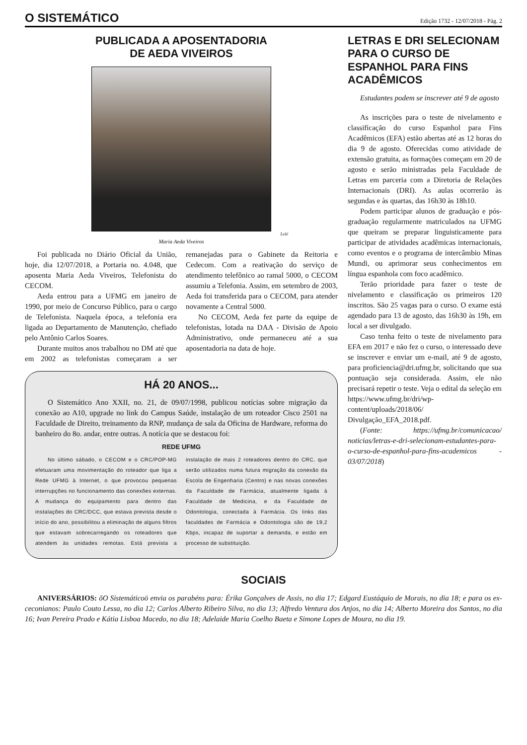O SISTEMÁTICO
Edição 1732 - 12/07/2018 - Pág. 2
PUBLICADA A APOSENTADORIA
DE AEDA VIVEIROS
Lelé
Maria Aeda Viveiros
Foi publicada no Diário Oficial da União, hoje, dia 12/07/2018, a Portaria no. 4.048, que aposenta Maria Aeda Viveiros, Telefonista do CECOM.
Aeda entrou para a UFMG em janeiro de 1990, por meio de Concurso Público, para o cargo de Telefonista. Naquela época, a telefonia era ligada ao Departamento de Manutenção, chefiado pelo Antônio Carlos Soares.
Durante muitos anos trabalhou no DM até que em 2002 as telefonistas começaram a ser remanejadas para o Gabinete da Reitoria e Cedecom. Com a reativação do serviço de atendimento telefônico ao ramal 5000, o CECOM assumiu a Telefonia. Assim, em setembro de 2003, Aeda foi transferida para o CECOM, para atender novamente a Central 5000.
No CECOM, Aeda fez parte da equipe de telefonistas, lotada na DAA - Divisão de Apoio Administrativo, onde permaneceu até a sua aposentadoria na data de hoje.
HÁ 20 ANOS...
O Sistemático Ano XXII, no. 21, de 09/07/1998, publicou notícias sobre migração da conexão ao A10, upgrade no link do Campus Saúde, instalação de um roteador Cisco 2501 na Faculdade de Direito, treinamento da RNP, mudança de sala da Oficina de Hardware, reforma do banheiro do 8o. andar, entre outras. A notícia que se destacou foi:
REDE UFMG
No último sábado, o CECOM e o CRC/POP-MG efetuaram uma movimentação do roteador que liga a Rede UFMG à Internet, o que provocou pequenas interrupções no funcionamento das conexões externas. A mudança do equipamento para dentro das instalações do CRC/DCC, que estava prevista desde o início do ano, possibilitou a eliminação de alguns filtros que estavam sobrecarregando os roteadores que atendem às unidades remotas. Está prevista a instalação de mais 2 roteadores dentro do CRC, que serão utilizados numa futura migração da conexão da Escola de Engenharia (Centro) e nas novas conexões da Faculdade de Farmácia, atualmente ligada à Faculdade de Medicina, e da Faculdade de Odontologia, conectada à Farmácia. Os links das faculdades de Farmácia e Odontologia são de 19,2 Kbps, incapaz de suportar a demanda, e estão em processo de substituição.
LETRAS E DRI SELECIONAM PARA O CURSO DE ESPANHOL PARA FINS ACADÊMICOS
Estudantes podem se inscrever até 9 de agosto
As inscrições para o teste de nivelamento e classificação do curso Espanhol para Fins Acadêmicos (EFA) estão abertas até as 12 horas do dia 9 de agosto. Oferecidas como atividade de extensão gratuita, as formações começam em 20 de agosto e serão ministradas pela Faculdade de Letras em parceria com a Diretoria de Relações Internacionais (DRI). As aulas ocorrerão às segundas e às quartas, das 16h30 às 18h10.
Podem participar alunos de graduação e pós-graduação regularmente matriculados na UFMG que queiram se preparar linguisticamente para participar de atividades acadêmicas internacionais, como eventos e o programa de intercâmbio Minas Mundi, ou aprimorar seus conhecimentos em língua espanhola com foco acadêmico.
Terão prioridade para fazer o teste de nivelamento e classificação os primeiros 120 inscritos. São 25 vagas para o curso. O exame está agendado para 13 de agosto, das 16h30 às 19h, em local a ser divulgado.
Caso tenha feito o teste de nivelamento para EFA em 2017 e não fez o curso, o interessado deve se inscrever e enviar um e-mail, até 9 de agosto, para proficiencia@dri.ufmg.br, solicitando que sua pontuação seja considerada. Assim, ele não precisará repetir o teste. Veja o edital da seleção em https://www.ufmg.br/dri/wp-content/uploads/2018/06/ Divulgação_EFA_2018.pdf.
(Fonte: https://ufmg.br/comunicacao/ noticias/letras-e-dri-selecionam-estudantes-para-o-curso-de-espanhol-para-fins-academicos - 03/07/2018)
SOCIAIS
ANIVERSÁRIOS: õO Sistemáticoö envia os parabéns para: Érika Gonçalves de Assis, no dia 17; Edgard Eustáquio de Morais, no dia 18; e para os ex-ceconianos: Paulo Couto Lessa, no dia 12; Carlos Alberto Ribeiro Silva, no dia 13; Alfredo Ventura dos Anjos, no dia 14; Alberto Moreira dos Santos, no dia 16; Ivan Pereira Prado e Kátia Lisboa Macedo, no dia 18; Adelaide Maria Coelho Baeta e Simone Lopes de Moura, no dia 19.